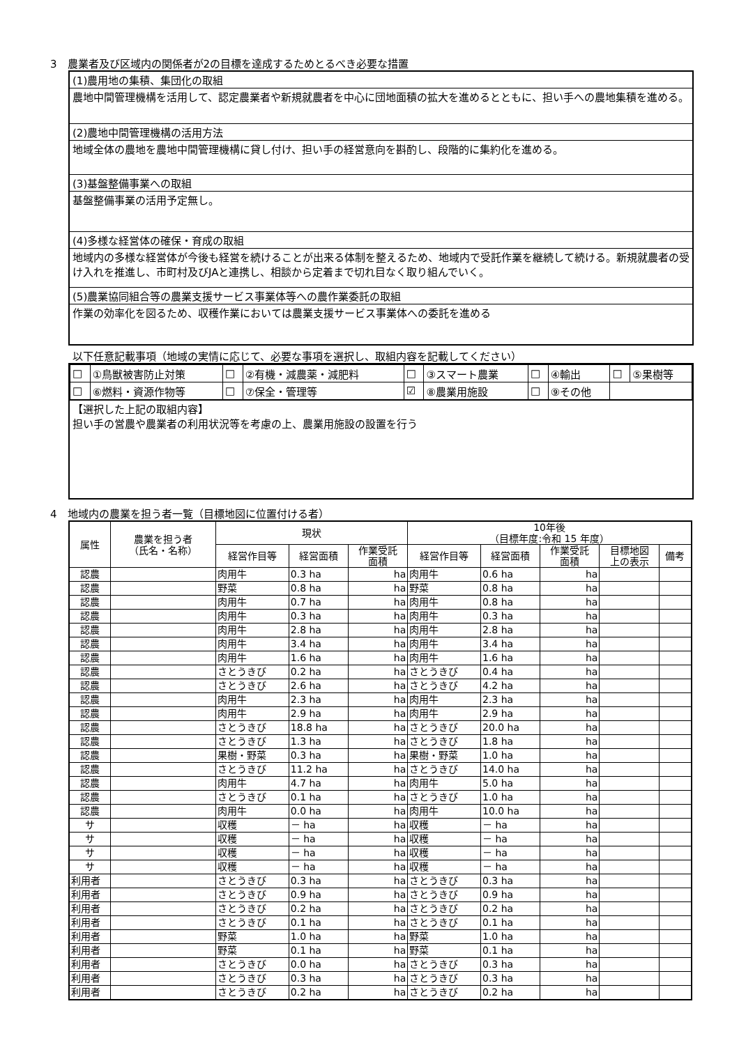3　農業者及び区域内の関係者が2の目標を達成するためとるべき必要な措置
(1)農用地の集積、集団化の取組
農地中間管理機構を活用して、認定農業者や新規就農者を中心に団地面積の拡大を進めるとともに、担い手への農地集積を進める。
(2)農地中間管理機構の活用方法
地域全体の農地を農地中間管理機構に貸し付け、担い手の経営意向を斟酌し、段階的に集約化を進める。
(3)基盤整備事業への取組
基盤整備事業の活用予定無し。
(4)多様な経営体の確保・育成の取組
地域内の多様な経営体が今後も経営を続けることが出来る体制を整えるため、地域内で受託作業を継続して続ける。新規就農者の受け入れを推進し、市町村及びJAと連携し、相談から定着まで切れ目なく取り組んでいく。
(5)農業協同組合等の農業支援サービス事業体等への農作業委託の取組
作業の効率化を図るため、収穫作業においては農業支援サービス事業体への委託を進める
以下任意記載事項（地域の実情に応じて、必要な事項を選択し、取組内容を記載してください）
| □ | ①鳥獣被害防止対策 | □ | ②有機・減農薬・減肥料 | □ | ③スマート農業 | □ | ④輸出 | □ | ⑤果樹等 |
| □ | ⑥燃料・資源作物等 | □ | ⑦保全・管理等 | ☑ | ⑧農業用施設 | □ | ⑨その他 | | |
【選択した上記の取組内容】
担い手の営農や農業者の利用状況等を考慮の上、農業用施設の設置を行う
4　地域内の農業を担う者一覧（目標地図に位置付ける者）
| 属性 | 農業を担う者 （氏名・名称） | 現状 | | | 10年後 （目標年度:令和 15 年度） | | | | |
| --- | --- | --- | --- | --- | --- | --- | --- | --- | --- |
| | | 経営作目等 | 経営面積 | 作業受託 面積 | 経営作目等 | 経営面積 | 作業受託 面積 | 目標地図 上の表示 | 備考 |
| 認農 | | 肉用牛 | 0.3 ha | ha | 肉用牛 | 0.6 ha | ha | | |
| 認農 | | 野菜 | 0.8 ha | ha | 野菜 | 0.8 ha | ha | | |
| 認農 | | 肉用牛 | 0.7 ha | ha | 肉用牛 | 0.8 ha | ha | | |
| 認農 | | 肉用牛 | 0.3 ha | ha | 肉用牛 | 0.3 ha | ha | | |
| 認農 | | 肉用牛 | 2.8 ha | ha | 肉用牛 | 2.8 ha | ha | | |
| 認農 | | 肉用牛 | 3.4 ha | ha | 肉用牛 | 3.4 ha | ha | | |
| 認農 | | 肉用牛 | 1.6 ha | ha | 肉用牛 | 1.6 ha | ha | | |
| 認農 | | さとうきび | 0.2 ha | ha | さとうきび | 0.4 ha | ha | | |
| 認農 | | さとうきび | 2.6 ha | ha | さとうきび | 4.2 ha | ha | | |
| 認農 | | 肉用牛 | 2.3 ha | ha | 肉用牛 | 2.3 ha | ha | | |
| 認農 | | 肉用牛 | 2.9 ha | ha | 肉用牛 | 2.9 ha | ha | | |
| 認農 | | さとうきび | 18.8 ha | ha | さとうきび | 20.0 ha | ha | | |
| 認農 | | さとうきび | 1.3 ha | ha | さとうきび | 1.8 ha | ha | | |
| 認農 | | 果樹・野菜 | 0.3 ha | ha | 果樹・野菜 | 1.0 ha | ha | | |
| 認農 | | さとうきび | 11.2 ha | ha | さとうきび | 14.0 ha | ha | | |
| 認農 | | 肉用牛 | 4.7 ha | ha | 肉用牛 | 5.0 ha | ha | | |
| 認農 | | さとうきび | 0.1 ha | ha | さとうきび | 1.0 ha | ha | | |
| 認農 | | 肉用牛 | 0.0 ha | ha | 肉用牛 | 10.0 ha | ha | | |
| サ | | 収穫 | － ha | ha | 収穫 | － ha | ha | | |
| サ | | 収穫 | － ha | ha | 収穫 | － ha | ha | | |
| サ | | 収穫 | － ha | ha | 収穫 | － ha | ha | | |
| サ | | 収穫 | － ha | ha | 収穫 | － ha | ha | | |
| 利用者 | | さとうきび | 0.3 ha | ha | さとうきび | 0.3 ha | ha | | |
| 利用者 | | さとうきび | 0.9 ha | ha | さとうきび | 0.9 ha | ha | | |
| 利用者 | | さとうきび | 0.2 ha | ha | さとうきび | 0.2 ha | ha | | |
| 利用者 | | さとうきび | 0.1 ha | ha | さとうきび | 0.1 ha | ha | | |
| 利用者 | | 野菜 | 1.0 ha | ha | 野菜 | 1.0 ha | ha | | |
| 利用者 | | 野菜 | 0.1 ha | ha | 野菜 | 0.1 ha | ha | | |
| 利用者 | | さとうきび | 0.0 ha | ha | さとうきび | 0.3 ha | ha | | |
| 利用者 | | さとうきび | 0.3 ha | ha | さとうきび | 0.3 ha | ha | | |
| 利用者 | | さとうきび | 0.2 ha | ha | さとうきび | 0.2 ha | ha | | |